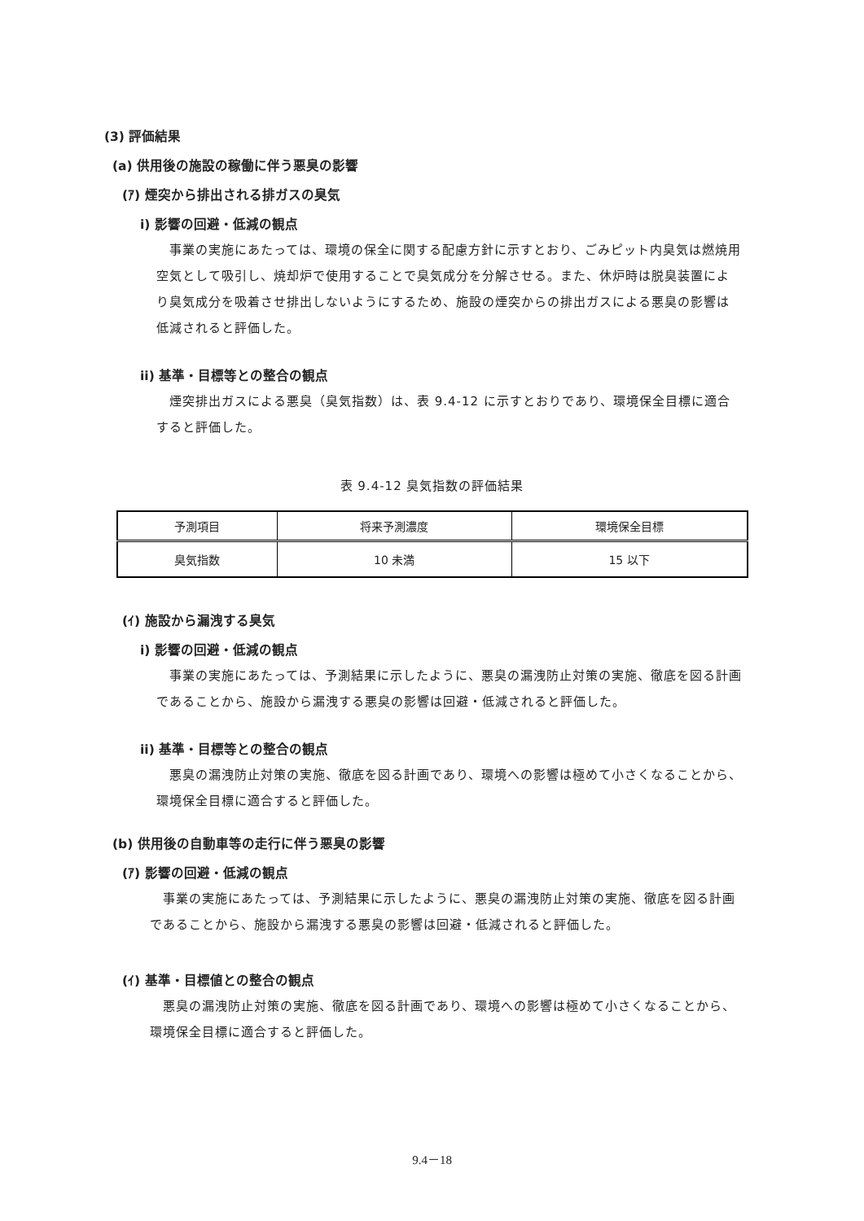(3) 評価結果
(a) 供用後の施設の稼働に伴う悪臭の影響
(ｱ) 煙突から排出される排ガスの臭気
i) 影響の回避・低減の観点
　事業の実施にあたっては、環境の保全に関する配慮方針に示すとおり、ごみピット内臭気は燃焼用空気として吸引し、焼却炉で使用することで臭気成分を分解させる。また、休炉時は脱臭装置により臭気成分を吸着させ排出しないようにするため、施設の煙突からの排出ガスによる悪臭の影響は低減されると評価した。
ii) 基準・目標等との整合の観点
　煙突排出ガスによる悪臭（臭気指数）は、表 9.4-12 に示すとおりであり、環境保全目標に適合すると評価した。
表 9.4-12 臭気指数の評価結果
| 予測項目 | 将来予測濃度 | 環境保全目標 |
| 臭気指数 | 10 未満 | 15 以下 |
(ｲ) 施設から漏洩する臭気
i) 影響の回避・低減の観点
　事業の実施にあたっては、予測結果に示したように、悪臭の漏洩防止対策の実施、徹底を図る計画であることから、施設から漏洩する悪臭の影響は回避・低減されると評価した。
ii) 基準・目標等との整合の観点
　悪臭の漏洩防止対策の実施、徹底を図る計画であり、環境への影響は極めて小さくなることから、環境保全目標に適合すると評価した。
(b) 供用後の自動車等の走行に伴う悪臭の影響
(ｱ) 影響の回避・低減の観点
　事業の実施にあたっては、予測結果に示したように、悪臭の漏洩防止対策の実施、徹底を図る計画であることから、施設から漏洩する悪臭の影響は回避・低減されると評価した。
(ｲ) 基準・目標値との整合の観点
　悪臭の漏洩防止対策の実施、徹底を図る計画であり、環境への影響は極めて小さくなることから、環境保全目標に適合すると評価した。
9.4－18